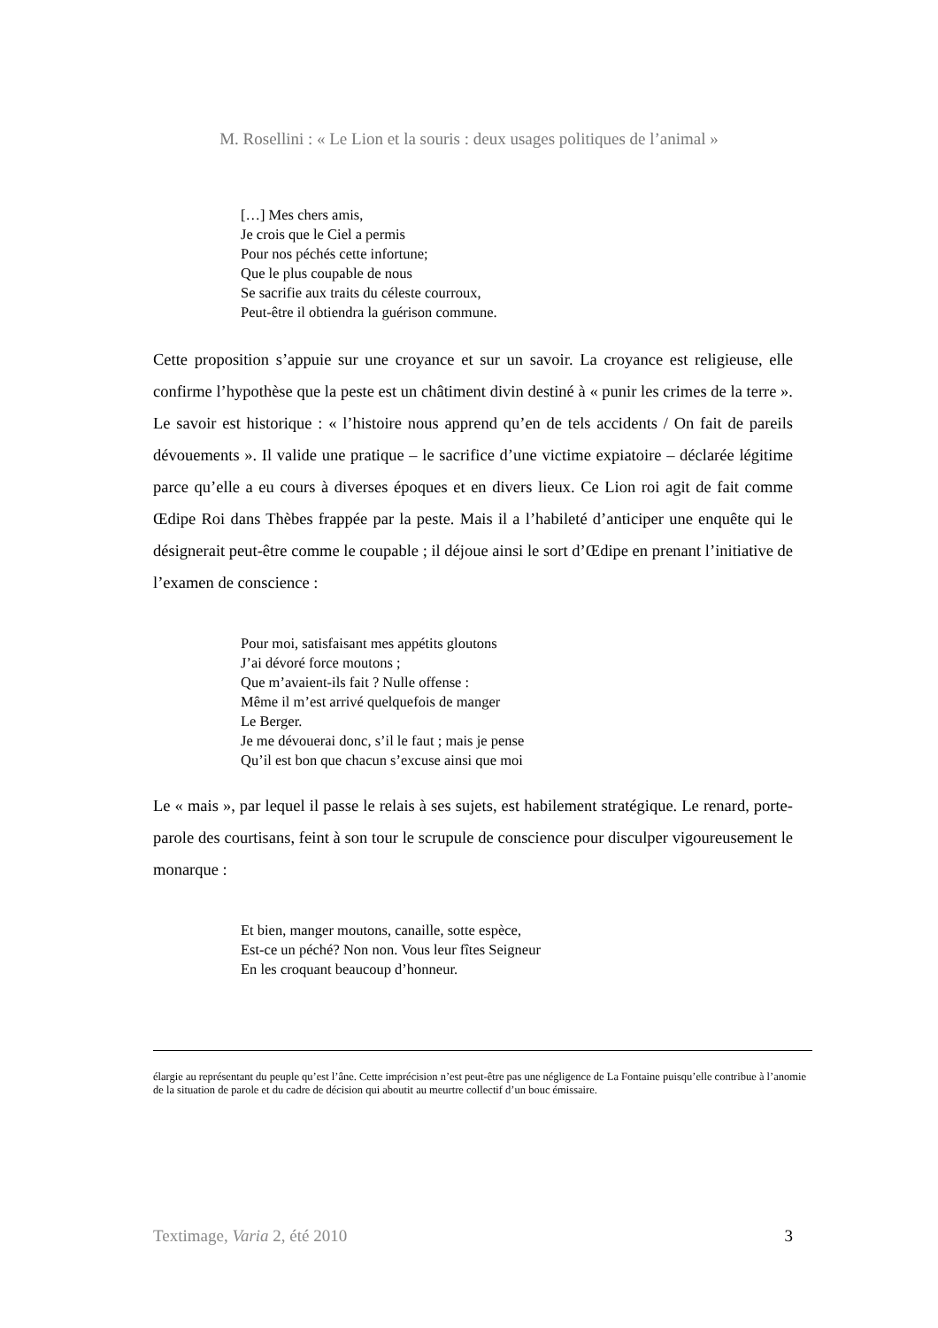M. Rosellini : « Le Lion et la souris : deux usages politiques de l’animal »
[…] Mes chers amis,
Je crois que le Ciel a permis
Pour nos péchés cette infortune;
Que le plus coupable de nous
Se sacrifie aux traits du céleste courroux,
Peut-être il obtiendra la guérison commune.
Cette proposition s’appuie sur une croyance et sur un savoir. La croyance est religieuse, elle confirme l’hypothèse que la peste est un châtiment divin destiné à « punir les crimes de la terre ». Le savoir est historique : « l’histoire nous apprend qu’en de tels accidents / On fait de pareils dévouements ». Il valide une pratique – le sacrifice d’une victime expiatoire – déclarée légitime parce qu’elle a eu cours à diverses époques et en divers lieux. Ce Lion roi agit de fait comme Œdipe Roi dans Thèbes frappée par la peste. Mais il a l’habileté d’anticiper une enquête qui le désignerait peut-être comme le coupable ; il déjoue ainsi le sort d’Œdipe en prenant l’initiative de l’examen de conscience :
Pour moi, satisfaisant mes appétits gloutons
J’ai dévoré force moutons ;
Que m’avaient-ils fait ? Nulle offense :
Même il m’est arrivé quelquefois de manger
Le Berger.
Je me dévouerai donc, s’il le faut ; mais je pense
Qu’il est bon que chacun s’excuse ainsi que moi
Le « mais », par lequel il passe le relais à ses sujets, est habilement stratégique. Le renard, porte-parole des courtisans, feint à son tour le scrupule de conscience pour disculper vigoureusement le monarque :
Et bien, manger moutons, canaille, sotte espèce,
Est-ce un péché? Non non. Vous leur fîtes Seigneur
En les croquant beaucoup d’honneur.
élargie au représentant du peuple qu’est l’âne. Cette imprécision n’est peut-être pas une négligence de La Fontaine puisqu’elle contribue à l’anomie de la situation de parole et du cadre de décision qui aboutit au meurtre collectif d’un bouc émissaire.
Textimage, Varia 2, été 2010 3